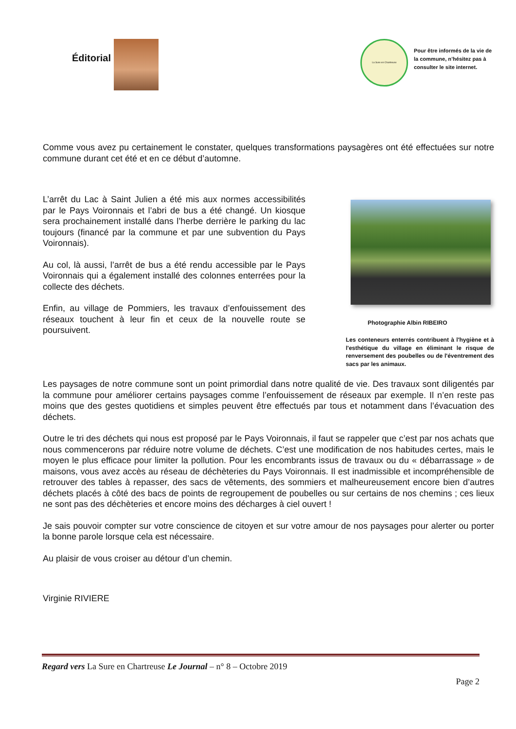Éditorial
La Sure en Chartreuse
Pour être informés de la vie de la commune, n’hésitez pas à consulter le site internet.
Comme vous avez pu certainement le constater, quelques transformations paysagères ont été effectuées sur notre commune durant cet été et en ce début d’automne.
L’arrêt du Lac à Saint Julien a été mis aux normes accessibilités par le Pays Voironnais et l’abri de bus a été changé. Un kiosque sera prochainement installé dans l’herbe derrière le parking du lac toujours (financé par la commune et par une subvention du Pays Voironnais).
Au col, là aussi, l’arrêt de bus a été rendu accessible par le Pays Voironnais qui a également installé des colonnes enterrées pour la collecte des déchets.
Enfin, au village de Pommiers, les travaux d’enfouissement des réseaux touchent à leur fin et ceux de la nouvelle route se poursuivent.
Photographie Albin RIBEIRO
Les conteneurs enterrés contribuent à l'hygiène et à l'esthétique du village en éliminant le risque de renversement des poubelles ou de l'éventrement des sacs par les animaux.
Les paysages de notre commune sont un point primordial dans notre qualité de vie. Des travaux sont diligentés par la commune pour améliorer certains paysages comme l’enfouissement de réseaux par exemple. Il n’en reste pas moins que des gestes quotidiens et simples peuvent être effectués par tous et notamment dans l’évacuation des déchets.
Outre le tri des déchets qui nous est proposé par le Pays Voironnais, il faut se rappeler que c’est par nos achats que nous commencerons par réduire notre volume de déchets. C’est une modification de nos habitudes certes, mais le moyen le plus efficace pour limiter la pollution. Pour les encombrants issus de travaux ou du « débarrassage » de maisons, vous avez accès au réseau de déchèteries du Pays Voironnais. Il est inadmissible et incompréhensible de retrouver des tables à repasser, des sacs de vêtements, des sommiers et malheureusement encore bien d’autres déchets placés à côté des bacs de points de regroupement de poubelles ou sur certains de nos chemins ; ces lieux ne sont pas des déchèteries et encore moins des décharges à ciel ouvert !
Je sais pouvoir compter sur votre conscience de citoyen et sur votre amour de nos paysages pour alerter ou porter la bonne parole lorsque cela est nécessaire.
Au plaisir de vous croiser au détour d’un chemin.
Virginie RIVIERE
Regard vers La Sure en Chartreuse Le Journal – n° 8 – Octobre 2019
Page 2